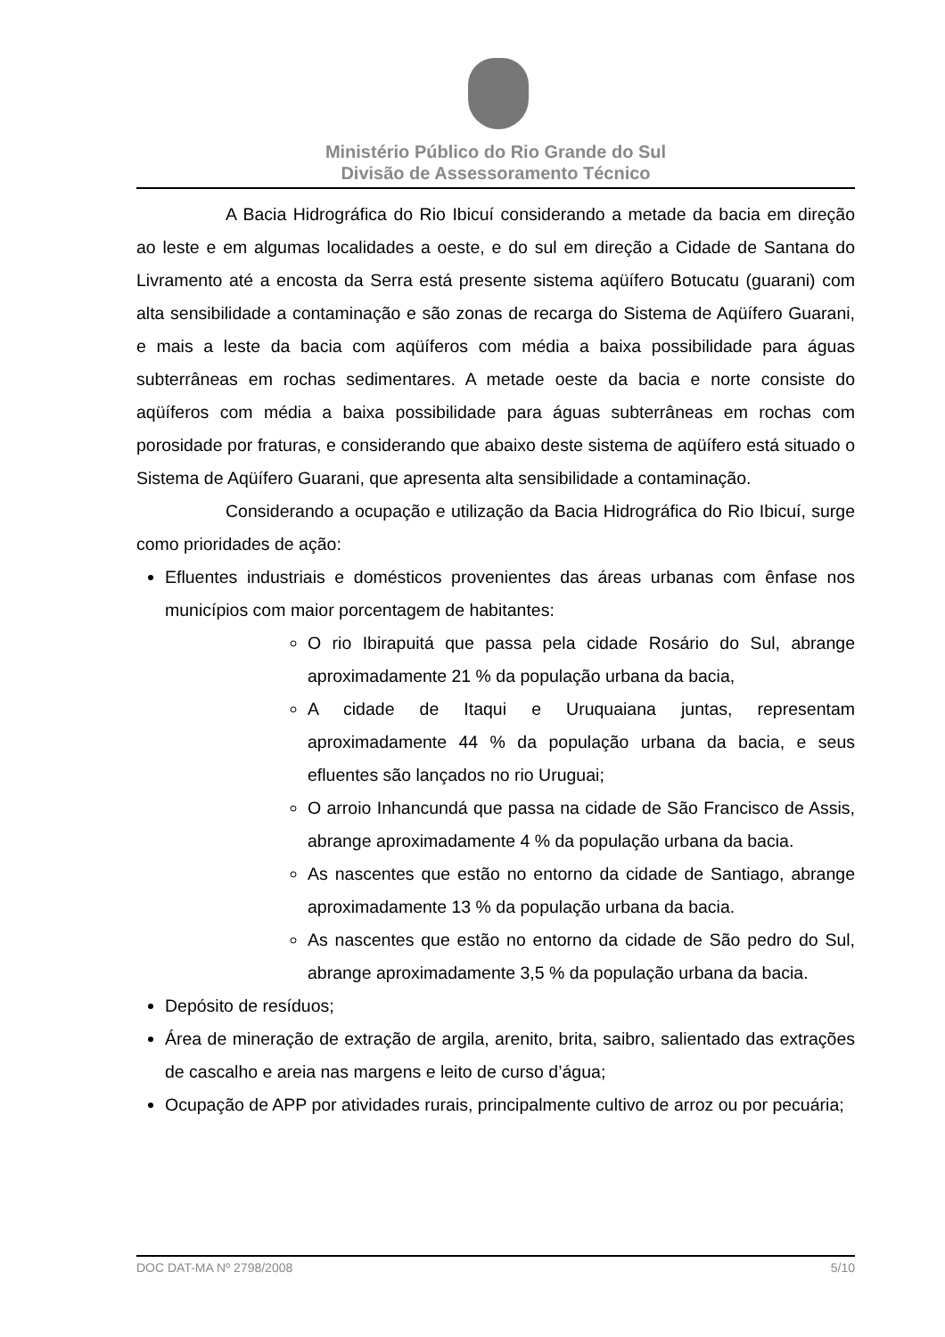Ministério Público do Rio Grande do Sul
Divisão de Assessoramento Técnico
A Bacia Hidrográfica do Rio Ibicuí considerando a metade da bacia em direção ao leste e em algumas localidades a oeste, e do sul em direção a Cidade de Santana do Livramento até a encosta da Serra está presente sistema aqüífero Botucatu (guarani) com alta sensibilidade a contaminação e são zonas de recarga do Sistema de Aqüífero Guarani, e mais a leste da bacia com aqüíferos com média a baixa possibilidade para águas subterrâneas em rochas sedimentares. A metade oeste da bacia e norte consiste do aqüíferos com média a baixa possibilidade para águas subterrâneas em rochas com porosidade por fraturas, e considerando que abaixo deste sistema de aqüífero está situado o Sistema de Aqüífero Guarani, que apresenta alta sensibilidade a contaminação.
Considerando a ocupação e utilização da Bacia Hidrográfica do Rio Ibicuí, surge como prioridades de ação:
Efluentes industriais e domésticos provenientes das áreas urbanas com ênfase nos municípios com maior porcentagem de habitantes:
O rio Ibirapuitá que passa pela cidade Rosário do Sul, abrange aproximadamente 21 % da população urbana da bacia,
A cidade de Itaqui e Uruquaiana juntas, representam aproximadamente 44 % da população urbana da bacia, e seus efluentes são lançados no rio Uruguai;
O arroio Inhancundá que passa na cidade de São Francisco de Assis, abrange aproximadamente 4 % da população urbana da bacia.
As nascentes que estão no entorno da cidade de Santiago, abrange aproximadamente 13 % da população urbana da bacia.
As nascentes que estão no entorno da cidade de São pedro do Sul, abrange aproximadamente 3,5 % da população urbana da bacia.
Depósito de resíduos;
Área de mineração de extração de argila, arenito, brita, saibro, salientado das extrações de cascalho e areia nas margens e leito de curso d’água;
Ocupação de APP por atividades rurais, principalmente cultivo de arroz ou por pecuária;
DOC DAT-MA Nº 2798/2008 5/10